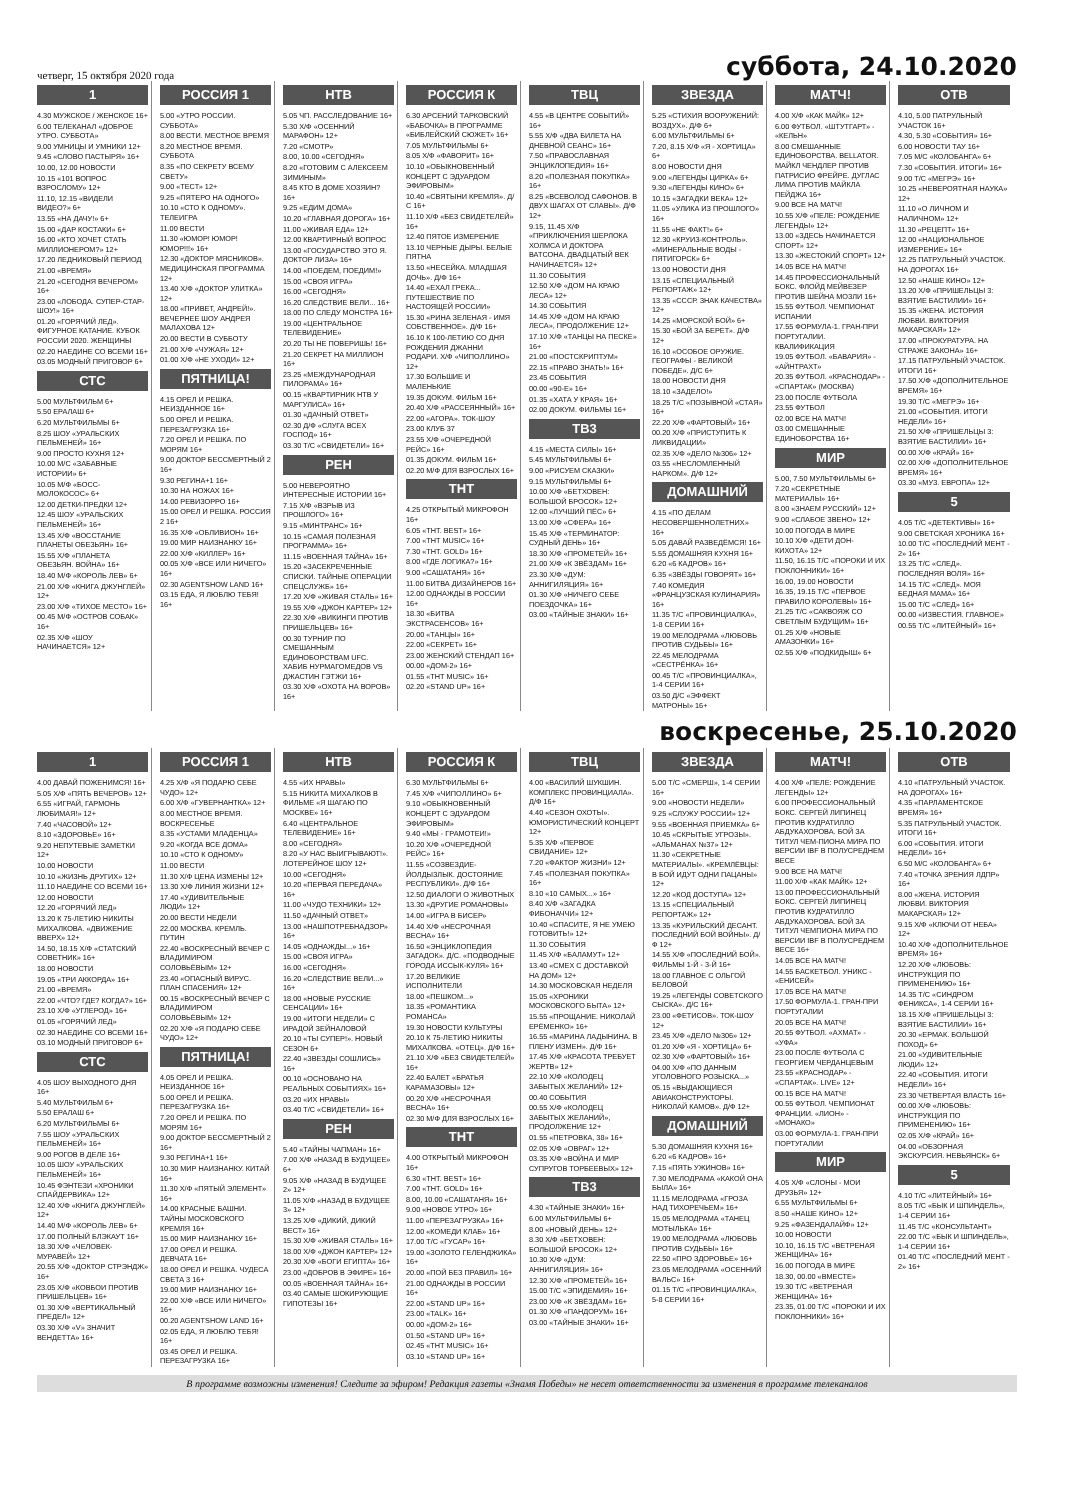четверг, 15 октября 2020 года
суббота, 24.10.2020
1
4.30 МУЖСКОЕ / ЖЕНСКОЕ 16+
6.00 ТЕЛЕКАНАЛ «ДОБРОЕ УТРО. СУББОТА»
9.00 УМНИЦЫ И УМНИКИ 12+
9.45 «СЛОВО ПАСТЫРЯ» 16+
10.00, 12.00 НОВОСТИ
10.15 «101 ВОПРОС ВЗРОСЛОМУ» 12+
11.10, 12.15 «ВИДЕЛИ ВИДЕО?» 6+
13.55 «НА ДАЧУ!» 6+
15.00 «ДАР КОСТАКИ» 6+
16.00 «КТО ХОЧЕТ СТАТЬ МИЛЛИОНЕРОМ?» 12+
17.20 ЛЕДНИКОВЫЙ ПЕРИОД
21.00 «ВРЕМЯ»
21.20 «СЕГОДНЯ ВЕЧЕРОМ» 16+
23.00 «ЛОБОДА. СУПЕР-СТАР-ШОУ!» 16+
01.20 «ГОРЯЧИЙ ЛЕД». ФИГУРНОЕ КАТАНИЕ. КУБОК РОССИИ 2020. ЖЕНЩИНЫ
02.20 НАЕДИНЕ СО ВСЕМИ 16+
03.05 МОДНЫЙ ПРИГОВОР 6+
СТС
5.00 МУЛЬТФИЛЬМ 6+
5.50 ЕРАЛАШ 6+
6.20 МУЛЬТФИЛЬМЫ 6+
8.25 ШОУ «УРАЛЬСКИХ ПЕЛЬМЕНЕЙ» 16+
9.00 ПРОСТО КУХНЯ 12+
10.00 М/С «ЗАБАВНЫЕ ИСТОРИИ» 6+
10.05 М/Ф «БОСС-МОЛОКОСОС» 6+
12.00 ДЕТКИ-ПРЕДКИ 12+
12.45 ШОУ «УРАЛЬСКИХ ПЕЛЬМЕНЕЙ» 16+
13.45 Х/Ф «ВОССТАНИЕ ПЛАНЕТЫ ОБЕЗЬЯН» 16+
15.55 Х/Ф «ПЛАНЕТА ОБЕЗЬЯН. ВОЙНА» 16+
18.40 М/Ф «КОРОЛЬ ЛЕВ» 6+
21.00 Х/Ф «КНИГА ДЖУНГЛЕЙ» 12+
23.00 Х/Ф «ТИХОЕ МЕСТО» 16+
00.45 М/Ф «ОСТРОВ СОБАК» 16+
02.35 Х/Ф «ШОУ НАЧИНАЕТСЯ» 12+
РОССИЯ 1
5.00 «УТРО РОССИИ. СУББОТА»
8.00 ВЕСТИ. МЕСТНОЕ ВРЕМЯ
8.20 МЕСТНОЕ ВРЕМЯ. СУББОТА
8.35 «ПО СЕКРЕТУ ВСЕМУ СВЕТУ»
9.00 «ТЕСТ» 12+
9.25 «ПЯТЕРО НА ОДНОГО»
10.10 «СТО К ОДНОМУ». ТЕЛЕИГРА
11.00 ВЕСТИ
11.30 «ЮМОР! ЮМОР! ЮМОР!!!» 16+
12.30 «ДОКТОР МЯСНИКОВ». МЕДИЦИНСКАЯ ПРОГРАММА 12+
13.40 Х/Ф «ДОКТОР УЛИТКА» 12+
18.00 «ПРИВЕТ, АНДРЕЙ!». ВЕЧЕРНЕЕ ШОУ АНДРЕЯ МАЛАХОВА 12+
20.00 ВЕСТИ В СУББОТУ
21.00 Х/Ф «ЧУЖАЯ» 12+
01.00 Х/Ф «НЕ УХОДИ» 12+
ПЯТНИЦА!
4.15 ОРЕЛ И РЕШКА. НЕИЗДАННОЕ 16+
5.00 ОРЕЛ И РЕШКА. ПЕРЕЗАГРУЗКА 16+
7.20 ОРЕЛ И РЕШКА. ПО МОРЯМ 16+
9.00 ДОКТОР БЕССМЕРТНЫЙ 2 16+
9.30 РЕГИНА+1 16+
10.30 НА НОЖАХ 16+
14.00 РЕВИЗОРРО 16+
15.00 ОРЕЛ И РЕШКА. РОССИЯ 2 16+
16.35 Х/Ф «ОБЛИВИОН» 16+
19.00 МИР НАИЗНАНКУ 16+
22.00 Х/Ф «КИЛЛЕР» 16+
00.05 Х/Ф «ВСЕ ИЛИ НИЧЕГО» 16+
02.30 AGENTSHOW LAND 16+
03.15 ЕДА, Я ЛЮБЛЮ ТЕБЯ! 16+
НТВ
5.05 ЧП. РАССЛЕДОВАНИЕ 16+
5.30 Х/Ф «ОСЕННИЙ МАРАФОН» 12+
7.20 «СМОТР»
8.00, 10.00 «СЕГОДНЯ»
8.20 «ГОТОВИМ С АЛЕКСЕЕМ ЗИМИНЫМ»
8.45 КТО В ДОМЕ ХОЗЯИН? 16+
9.25 «ЕДИМ ДОМА»
10.20 «ГЛАВНАЯ ДОРОГА» 16+
11.00 «ЖИВАЯ ЕДА» 12+
12.00 КВАРТИРНЫЙ ВОПРОС
13.00 «ГОСУДАРСТВО ЭТО Я. ДОКТОР ЛИЗА» 16+
14.00 «ПОЕДЕМ, ПОЕДИМ!»
15.00 «СВОЯ ИГРА»
16.00 «СЕГОДНЯ»
16.20 СЛЕДСТВИЕ ВЕЛИ... 16+
18.00 ПО СЛЕДУ МОНСТРА 16+
19.00 «ЦЕНТРАЛЬНОЕ ТЕЛЕВИДЕНИЕ»
20.20 ТЫ НЕ ПОВЕРИШЬ! 16+
21.20 СЕКРЕТ НА МИЛЛИОН 16+
23.25 «МЕЖДУНАРОДНАЯ ПИЛОРАМА» 16+
00.15 «КВАРТИРНИК НТВ У МАРГУЛИСА» 16+
01.30 «ДАЧНЫЙ ОТВЕТ»
02.30 Д/Ф «СЛУГА ВСЕХ ГОСПОД» 16+
03.30 Т/С «СВИДЕТЕЛИ» 16+
РЕН
5.00 НЕВЕРОЯТНО ИНТЕРЕСНЫЕ ИСТОРИИ 16+
7.15 Х/Ф «ВЗРЫВ ИЗ ПРОШЛОГО» 16+
9.15 «МИНТРАНС» 16+
10.15 «САМАЯ ПОЛЕЗНАЯ ПРОГРАММА» 16+
11.15 «ВОЕННАЯ ТАЙНА» 16+
15.20 «ЗАСЕКРЕЧЕННЫЕ СПИСКИ. ТАЙНЫЕ ОПЕРАЦИИ СПЕЦСЛУЖБ» 16+
17.20 Х/Ф «ЖИВАЯ СТАЛЬ» 16+
19.55 Х/Ф «ДЖОН КАРТЕР» 12+
22.30 Х/Ф «ВИКИНГИ ПРОТИВ ПРИШЕЛЬЦЕВ» 16+
00.30 ТУРНИР ПО СМЕШАННЫМ ЕДИНОБОРСТВАМ UFC. ХАБИБ НУРМАГОМЕДОВ VS ДЖАСТИН ГЭТЖИ 16+
03.30 Х/Ф «ОХОТА НА ВОРОВ» 16+
РОССИЯ К
6.30 АРСЕНИЙ ТАРКОВСКИЙ «БАБОЧКА» В ПРОГРАММЕ «БИБЛЕЙСКИЙ СЮЖЕТ» 16+
7.05 МУЛЬТФИЛЬМЫ 6+
8.05 Х/Ф «ФАВОРИТ» 16+
10.10 «ОБЫКНОВЕННЫЙ КОНЦЕРТ С ЭДУАРДОМ ЭФИРОВЫМ»
10.40 «СВЯТЫНИ КРЕМЛЯ». Д/С 16+
11.10 Х/Ф «БЕЗ СВИДЕТЕЛЕЙ» 16+
12.40 ПЯТОЕ ИЗМЕРЕНИЕ
13.10 ЧЕРНЫЕ ДЫРЫ. БЕЛЫЕ ПЯТНА
13.50 «НЕСЕЙКА. МЛАДШАЯ ДОЧЬ». Д/Ф 16+
14.40 «ЕХАЛ ГРЕКА... ПУТЕШЕСТВИЕ ПО НАСТОЯЩЕЙ РОССИИ»
15.30 «РИНА ЗЕЛЕНАЯ - ИМЯ СОБСТВЕННОЕ». Д/Ф 16+
16.10 К 100-ЛЕТИЮ СО ДНЯ РОЖДЕНИЯ ДЖАННИ РОДАРИ. Х/Ф «ЧИПОЛЛИНО» 12+
17.30 БОЛЬШИЕ И МАЛЕНЬКИЕ
19.35 ДОКУМ. ФИЛЬМ 16+
20.40 Х/Ф «РАССЕЯННЫЙ» 16+
22.00 «АГОРА». ТОК-ШОУ
23.00 КЛУБ 37
23.55 Х/Ф «ОЧЕРЕДНОЙ РЕЙС» 16+
01.35 ДОКУМ. ФИЛЬМ 16+
02.20 М/Ф ДЛЯ ВЗРОСЛЫХ 16+
ТНТ
4.25 ОТКРЫТЫЙ МИКРОФОН 16+
6.05 «ТНТ. BEST» 16+
7.00 «ТНТ MUSIC» 16+
7.30 «ТНТ. GOLD» 16+
8.00 «ГДЕ ЛОГИКА?» 16+
9.00 «САШАТАНЯ» 16+
11.00 БИТВА ДИЗАЙНЕРОВ 16+
12.00 ОДНАЖДЫ В РОССИИ 16+
18.30 «БИТВА ЭКСТРАСЕНСОВ» 16+
20.00 «ТАНЦЫ» 16+
22.00 «СЕКРЕТ» 16+
23.00 ЖЕНСКИЙ СТЕНДАП 16+
00.00 «ДОМ-2» 16+
01.55 «ТНТ MUSIC» 16+
02.20 «STAND UP» 16+
ТВЦ
4.55 «В ЦЕНТРЕ СОБЫТИЙ» 16+
5.55 Х/Ф «ДВА БИЛЕТА НА ДНЕВНОЙ СЕАНС» 16+
7.50 «ПРАВОСЛАВНАЯ ЭНЦИКЛОПЕДИЯ» 16+
8.20 «ПОЛЕЗНАЯ ПОКУПКА» 16+
8.25 «ВСЕВОЛОД САФОНОВ. В ДВУХ ШАГАХ ОТ СЛАВЫ». Д/Ф 12+
9.15, 11.45 Х/Ф «ПРИКЛЮЧЕНИЯ ШЕРЛОКА ХОЛМСА И ДОКТОРА ВАТСОНА. ДВАДЦАТЫЙ ВЕК НАЧИНАЕТСЯ» 12+
11.30 СОБЫТИЯ
12.50 Х/Ф «ДОМ НА КРАЮ ЛЕСА» 12+
14.30 СОБЫТИЯ
14.45 Х/Ф «ДОМ НА КРАЮ ЛЕСА», ПРОДОЛЖЕНИЕ 12+
17.10 Х/Ф «ТАНЦЫ НА ПЕСКЕ» 16+
21.00 «ПОСТСКРИПТУМ»
22.15 «ПРАВО ЗНАТЬ!» 16+
23.45 СОБЫТИЯ
00.00 «90-Е» 16+
01.35 «ХАТА У КРАЯ» 16+
02.00 ДОКУМ. ФИЛЬМЫ 16+
ТВ3
4.15 «МЕСТА СИЛЫ» 16+
5.45 МУЛЬТФИЛЬМЫ 6+
9.00 «РИСУЕМ СКАЗКИ»
9.15 МУЛЬТФИЛЬМЫ 6+
10.00 Х/Ф «БЕТХОВЕН: БОЛЬШОЙ БРОСОК» 12+
12.00 «ЛУЧШИЙ ПЁС» 6+
13.00 Х/Ф «СФЕРА» 16+
15.45 Х/Ф «ТЕРМИНАТОР: СУДНЫЙ ДЕНЬ» 16+
18.30 Х/Ф «ПРОМЕТЕЙ» 16+
21.00 Х/Ф «К ЗВЁЗДАМ» 16+
23.30 Х/Ф «ДУМ: АННИГИЛЯЦИЯ» 16+
01.30 Х/Ф «НИЧЕГО СЕБЕ ПОЕЗДОЧКА» 16+
03.00 «ТАЙНЫЕ ЗНАКИ» 16+
ЗВЕЗДА
5.25 «СТИХИЯ ВООРУЖЕНИЙ: ВОЗДУХ». Д/Ф 6+
6.00 МУЛЬТФИЛЬМЫ 6+
7.20, 8.15 Х/Ф «Я - ХОРТИЦА» 6+
8.00 НОВОСТИ ДНЯ
9.00 «ЛЕГЕНДЫ ЦИРКА» 6+
9.30 «ЛЕГЕНДЫ КИНО» 6+
10.15 «ЗАГАДКИ ВЕКА» 12+
11.05 «УЛИКА ИЗ ПРОШЛОГО» 16+
11.55 «НЕ ФАКТ!» 6+
12.30 «КРУИЗ-КОНТРОЛЬ». «МИНЕРАЛЬНЫЕ ВОДЫ - ПЯТИГОРСК» 6+
13.00 НОВОСТИ ДНЯ
13.15 «СПЕЦИАЛЬНЫЙ РЕПОРТАЖ» 12+
13.35 «СССР. ЗНАК КАЧЕСТВА» 12+
14.25 «МОРСКОЙ БОЙ» 6+
15.30 «БОЙ ЗА БЕРЕТ». Д/Ф 12+
16.10 «ОСОБОЕ ОРУЖИЕ. ГЕОГРАФЫ - ВЕЛИКОЙ ПОБЕДЕ». Д/С 6+
18.00 НОВОСТИ ДНЯ
18.10 «ЗАДЕЛО!»
18.25 Т/С «ПОЗЫВНОЙ «СТАЯ» 16+
22.20 Х/Ф «ФАРТОВЫЙ» 16+
00.20 Х/Ф «ПРИСТУПИТЬ К ЛИКВИДАЦИИ»
02.35 Х/Ф «ДЕЛО №306» 12+
03.55 «НЕСЛОМЛЕННЫЙ НАРКОМ». Д/Ф 12+
ДОМАШНИЙ
4.15 «ПО ДЕЛАМ НЕСОВЕРШЕННОЛЕТНИХ» 16+
5.05 ДАВАЙ РАЗВЕДЁМСЯ! 16+
5.55 ДОМАШНЯЯ КУХНЯ 16+
6.20 «6 КАДРОВ» 16+
6.35 «ЗВЁЗДЫ ГОВОРЯТ» 16+
7.40 КОМЕДИЯ «ФРАНЦУЗСКАЯ КУЛИНАРИЯ» 16+
11.35 Т/С «ПРОВИНЦИАЛКА», 1-8 СЕРИИ 16+
19.00 МЕЛОДРАМА «ЛЮБОВЬ ПРОТИВ СУДЬБЫ» 16+
22.45 МЕЛОДРАМА «СЕСТРЁНКА» 16+
00.45 Т/С «ПРОВИНЦИАЛКА», 1-4 СЕРИИ 16+
03.50 Д/С «ЭФФЕКТ МАТРОНЫ» 16+
МАТЧ!
4.00 Х/Ф «КАК МАЙК» 12+
6.00 ФУТБОЛ. «ШТУТГАРТ» - «КЕЛЬН»
8.00 СМЕШАННЫЕ ЕДИНОБОРСТВА. BELLATOR. МАЙКЛ ЧЕНДЛЕР ПРОТИВ ПАТРИСИО ФРЕЙРЕ. ДУГЛАС ЛИМА ПРОТИВ МАЙКЛА ПЕЙДЖА 16+
9.00 ВСЕ НА МАТЧ!
10.55 Х/Ф «ПЕЛЕ: РОЖДЕНИЕ ЛЕГЕНДЫ» 12+
13.00 «ЗДЕСЬ НАЧИНАЕТСЯ СПОРТ» 12+
13.30 «ЖЕСТОКИЙ СПОРТ» 12+
14.05 ВСЕ НА МАТЧ!
14.45 ПРОФЕССИОНАЛЬНЫЙ БОКС. ФЛОЙД МЕЙВЕЗЕР ПРОТИВ ШЕЙНА МОЗЛИ 16+
15.55 ФУТБОЛ. ЧЕМПИОНАТ ИСПАНИИ
17.55 ФОРМУЛА-1. ГРАН-ПРИ ПОРТУГАЛИИ. КВАЛИФИКАЦИЯ
19.05 ФУТБОЛ. «БАВАРИЯ» - «АЙНТРАХТ»
20.35 ФУТБОЛ. «КРАСНОДАР» - «СПАРТАК» (МОСКВА)
23.00 ПОСЛЕ ФУТБОЛА
23.55 ФУТБОЛ
02.00 ВСЕ НА МАТЧ!
03.00 СМЕШАННЫЕ ЕДИНОБОРСТВА 16+
МИР
5.00, 7.50 МУЛЬТФИЛЬМЫ 6+
7.20 «СЕКРЕТНЫЕ МАТЕРИАЛЫ» 16+
8.00 «ЗНАЕМ РУССКИЙ» 12+
9.00 «СЛАБОЕ ЗВЕНО» 12+
10.00 ПОГОДА В МИРЕ
10.10 Х/Ф «ДЕТИ ДОН-КИХОТА» 12+
11.50, 16.15 Т/С «ПОРОКИ И ИХ ПОКЛОННИКИ» 16+
16.00, 19.00 НОВОСТИ
16.35, 19.15 Т/С «ПЕРВОЕ ПРАВИЛО КОРОЛЕВЫ» 16+
21.25 Т/С «САКВОЯЖ СО СВЕТЛЫМ БУДУЩИМ» 16+
01.25 Х/Ф «НОВЫЕ АМАЗОНКИ» 16+
02.55 Х/Ф «ПОДКИДЫШ» 6+
ОТВ
4.10, 5.00 ПАТРУЛЬНЫЙ УЧАСТОК 16+
4.30, 5.30 «СОБЫТИЯ» 16+
6.00 НОВОСТИ ТАУ 16+
7.05 М/С «КОЛОБАНГА» 6+
7.30 «СОБЫТИЯ. ИТОГИ» 16+
9.00 Т/С «МЕГРЭ» 16+
10.25 «НЕВЕРОЯТНАЯ НАУКА» 12+
11.10 «О ЛИЧНОМ И НАЛИЧНОМ» 12+
11.30 «РЕЦЕПТ» 16+
12.00 «НАЦИОНАЛЬНОЕ ИЗМЕРЕНИЕ» 16+
12.25 ПАТРУЛЬНЫЙ УЧАСТОК. НА ДОРОГАХ 16+
12.50 «НАШЕ КИНО» 12+
13.20 Х/Ф «ПРИШЕЛЬЦЫ 3: ВЗЯТИЕ БАСТИЛИИ» 16+
15.35 «ЖЕНА. ИСТОРИЯ ЛЮБВИ. ВИКТОРИЯ МАКАРСКАЯ» 12+
17.00 «ПРОКУРАТУРА. НА СТРАЖЕ ЗАКОНА» 16+
17.15 ПАТРУЛЬНЫЙ УЧАСТОК. ИТОГИ 16+
17.50 Х/Ф «ДОПОЛНИТЕЛЬНОЕ ВРЕМЯ» 16+
19.30 Т/С «МЕГРЭ» 16+
21.00 «СОБЫТИЯ. ИТОГИ НЕДЕЛИ» 16+
21.50 Х/Ф «ПРИШЕЛЬЦЫ 3: ВЗЯТИЕ БАСТИЛИИ» 16+
00.00 Х/Ф «КРАЙ» 16+
02.00 Х/Ф «ДОПОЛНИТЕЛЬНОЕ ВРЕМЯ» 16+
03.30 «МУЗ. ЕВРОПА» 12+
5
4.05 Т/С «ДЕТЕКТИВЫ» 16+
9.00 СВЕТСКАЯ ХРОНИКА 16+
10.00 Т/С «ПОСЛЕДНИЙ МЕНТ - 2» 16+
13.25 Т/С «СЛЕД». ПОСЛЕДНЯЯ ВОЛЯ» 16+
14.15 Т/С «СЛЕД». МОЯ БЕДНАЯ МАМА» 16+
15.00 Т/С «СЛЕД» 16+
00.00 «ИЗВЕСТИЯ. ГЛАВНОЕ»
00.55 Т/С «ЛИТЕЙНЫЙ» 16+
воскресенье, 25.10.2020
1
4.00 ДАВАЙ ПОЖЕНИМСЯ! 16+
5.05 Х/Ф «ПЯТЬ ВЕЧЕРОВ» 12+
6.55 «ИГРАЙ, ГАРМОНЬ ЛЮБИМАЯ!» 12+
7.40 «ЧАСОВОЙ» 12+
8.10 «ЗДОРОВЬЕ» 16+
9.20 НЕПУТЕВЫЕ ЗАМЕТКИ 12+
10.00 НОВОСТИ
10.10 «ЖИЗНЬ ДРУГИХ» 12+
11.10 НАЕДИНЕ СО ВСЕМИ 16+
12.00 НОВОСТИ
12.20 «ГОРЯЧИЙ ЛЕД»
13.20 К 75-ЛЕТИЮ НИКИТЫ МИХАЛКОВА. «ДВИЖЕНИЕ ВВЕРХ» 12+
14.50, 18.15 Х/Ф «СТАТСКИЙ СОВЕТНИК» 16+
18.00 НОВОСТИ
19.05 «ТРИ АККОРДА» 16+
21.00 «ВРЕМЯ»
22.00 «ЧТО? ГДЕ? КОГДА?» 16+
23.10 Х/Ф «УГЛЕРОД» 16+
01.05 «ГОРЯЧИЙ ЛЕД»
02.30 НАЕДИНЕ СО ВСЕМИ 16+
03.10 МОДНЫЙ ПРИГОВОР 6+
СТС
4.05 ШОУ ВЫХОДНОГО ДНЯ 16+
5.40 МУЛЬТФИЛЬМ 6+
5.50 ЕРАЛАШ 6+
6.20 МУЛЬТФИЛЬМЫ 6+
7.55 ШОУ «УРАЛЬСКИХ ПЕЛЬМЕНЕЙ» 16+
9.00 РОГОВ В ДЕЛЕ 16+
10.05 ШОУ «УРАЛЬСКИХ ПЕЛЬМЕНЕЙ» 16+
10.45 ФЭНТЕЗИ «ХРОНИКИ СПАЙДЕРВИКА» 12+
12.40 Х/Ф «КНИГА ДЖУНГЛЕЙ» 12+
14.40 М/Ф «КОРОЛЬ ЛЕВ» 6+
17.00 ПОЛНЫЙ БЛЭКАУТ 16+
18.30 Х/Ф «ЧЕЛОВЕК-МУРАВЕЙ» 12+
20.55 Х/Ф «ДОКТОР СТРЭНДЖ» 16+
23.05 Х/Ф «КОВБОИ ПРОТИВ ПРИШЕЛЬЦЕВ» 16+
01.30 Х/Ф «ВЕРТИКАЛЬНЫЙ ПРЕДЕЛ» 12+
03.30 Х/Ф «V» ЗНАЧИТ ВЕНДЕТТА» 16+
РОССИЯ 1
4.25 Х/Ф «Я ПОДАРЮ СЕБЕ ЧУДО» 12+
6.00 Х/Ф «ГУВЕРНАНТКА» 12+
8.00 МЕСТНОЕ ВРЕМЯ. ВОСКРЕСЕНЬЕ
8.35 «УСТАМИ МЛАДЕНЦА»
9.20 «КОГДА ВСЕ ДОМА»
10.10 «СТО К ОДНОМУ»
11.00 ВЕСТИ
11.30 Х/Ф ЦЕНА ИЗМЕНЫ 12+
13.30 Х/Ф ЛИНИЯ ЖИЗНИ 12+
17.40 «УДИВИТЕЛЬНЫЕ ЛЮДИ» 12+
20.00 ВЕСТИ НЕДЕЛИ
22.00 МОСКВА. КРЕМЛЬ. ПУТИН
22.40 «ВОСКРЕСНЫЙ ВЕЧЕР С ВЛАДИМИРОМ СОЛОВЬЁВЫМ» 12+
23.40 «ОПАСНЫЙ ВИРУС. ПЛАН СПАСЕНИЯ» 12+
00.15 «ВОСКРЕСНЫЙ ВЕЧЕР С ВЛАДИМИРОМ СОЛОВЬЁВЫМ» 12+
02.20 Х/Ф «Я ПОДАРЮ СЕБЕ ЧУДО» 12+
ПЯТНИЦА!
4.05 ОРЕЛ И РЕШКА. НЕИЗДАННОЕ 16+
5.00 ОРЕЛ И РЕШКА. ПЕРЕЗАГРУЗКА 16+
7.20 ОРЕЛ И РЕШКА. ПО МОРЯМ 16+
9.00 ДОКТОР БЕССМЕРТНЫЙ 2 16+
9.30 РЕГИНА+1 16+
10.30 МИР НАИЗНАНКУ. КИТАЙ 16+
11.30 Х/Ф «ПЯТЫЙ ЭЛЕМЕНТ» 16+
14.00 КРАСНЫЕ БАШНИ. ТАЙНЫ МОСКОВСКОГО КРЕМЛЯ 16+
15.00 МИР НАИЗНАНКУ 16+
17.00 ОРЕЛ И РЕШКА. ДЕВЧАТА 16+
18.00 ОРЕЛ И РЕШКА. ЧУДЕСА СВЕТА 3 16+
19.00 МИР НАИЗНАНКУ 16+
22.00 Х/Ф «ВСЕ ИЛИ НИЧЕГО» 16+
00.20 AGENTSHOW LAND 16+
02.05 ЕДА, Я ЛЮБЛЮ ТЕБЯ! 16+
03.45 ОРЕЛ И РЕШКА. ПЕРЕЗАГРУЗКА 16+
НТВ
4.55 «ИХ НРАВЫ»
5.15 НИКИТА МИХАЛКОВ В ФИЛЬМЕ «Я ШАГАЮ ПО МОСКВЕ» 16+
6.40 «ЦЕНТРАЛЬНОЕ ТЕЛЕВИДЕНИЕ» 16+
8.00 «СЕГОДНЯ»
8.20 «У НАС ВЫИГРЫВАЮТ!». ЛОТЕРЕЙНОЕ ШОУ 12+
10.00 «СЕГОДНЯ»
10.20 «ПЕРВАЯ ПЕРЕДАЧА» 16+
11.00 «ЧУДО ТЕХНИКИ» 12+
11.50 «ДАЧНЫЙ ОТВЕТ»
13.00 «НАШПОТРЕБНАДЗОР» 16+
14.05 «ОДНАЖДЫ...» 16+
15.00 «СВОЯ ИГРА»
16.00 «СЕГОДНЯ»
16.20 «СЛЕДСТВИЕ ВЕЛИ...» 16+
18.00 «НОВЫЕ РУССКИЕ СЕНСАЦИИ» 16+
19.00 «ИТОГИ НЕДЕЛИ» С ИРАДОЙ ЗЕЙНАЛОВОЙ
20.10 «ТЫ СУПЕР!». НОВЫЙ СЕЗОН 6+
22.40 «ЗВЕЗДЫ СОШЛИСЬ» 16+
00.10 «ОСНОВАНО НА РЕАЛЬНЫХ СОБЫТИЯХ» 16+
03.20 «ИХ НРАВЫ»
03.40 Т/С «СВИДЕТЕЛИ» 16+
РЕН
5.40 «ТАЙНЫ ЧАПМАН» 16+
7.00 Х/Ф «НАЗАД В БУДУЩЕЕ» 6+
9.05 Х/Ф «НАЗАД В БУДУЩЕЕ 2» 12+
11.05 Х/Ф «НАЗАД В БУДУЩЕЕ 3» 12+
13.25 Х/Ф «ДИКИЙ, ДИКИЙ ВЕСТ» 16+
15.30 Х/Ф «ЖИВАЯ СТАЛЬ» 16+
18.00 Х/Ф «ДЖОН КАРТЕР» 12+
20.30 Х/Ф «БОГИ ЕГИПТА» 16+
23.00 «ДОБРОВ В ЭФИРЕ» 16+
00.05 «ВОЕННАЯ ТАЙНА» 16+
03.40 САМЫЕ ШОКИРУЮЩИЕ ГИПОТЕЗЫ 16+
РОССИЯ К
6.30 МУЛЬТФИЛЬМЫ 6+
7.45 Х/Ф «ЧИПОЛЛИНО» 6+
9.10 «ОБЫКНОВЕННЫЙ КОНЦЕРТ С ЭДУАРДОМ ЭФИРОВЫМ»
9.40 «МЫ - ГРАМОТЕИ!»
10.20 Х/Ф «ОЧЕРЕДНОЙ РЕЙС» 16+
11.55 «СОЗВЕЗДИЕ-ЙОЛДЫЗЛЫК. ДОСТОЯНИЕ РЕСПУБЛИКИ». Д/Ф 16+
12.50 ДИАЛОГИ О ЖИВОТНЫХ
13.30 «ДРУГИЕ РОМАНОВЫ»
14.00 «ИГРА В БИСЕР»
14.40 Х/Ф «НЕСРОЧНАЯ ВЕСНА» 16+
16.50 «ЭНЦИКЛОПЕДИЯ ЗАГАДОК». Д/С. «ПОДВОДНЫЕ ГОРОДА ИССЫК-КУЛЯ» 16+
17.20 ВЕЛИКИЕ ИСПОЛНИТЕЛИ
18.00 «ПЕШКОМ...»
18.35 «РОМАНТИКА РОМАНСА»
19.30 НОВОСТИ КУЛЬТУРЫ
20.10 К 75-ЛЕТИЮ НИКИТЫ МИХАЛКОВА. «ОТЕЦ». Д/Ф 16+
21.10 Х/Ф «БЕЗ СВИДЕТЕЛЕЙ» 16+
22.40 БАЛЕТ «БРАТЬЯ КАРАМАЗОВЫ» 12+
00.20 Х/Ф «НЕСРОЧНАЯ ВЕСНА» 16+
02.30 М/Ф ДЛЯ ВЗРОСЛЫХ 16+
ТНТ
4.00 ОТКРЫТЫЙ МИКРОФОН 16+
6.30 «ТНТ. BEST» 16+
7.00 «ТНТ. GOLD» 16+
8.00, 10.00 «САШАТАНЯ» 16+
9.00 «НОВОЕ УТРО» 16+
11.00 «ПЕРЕЗАГРУЗКА» 16+
12.00 «КОМЕДИ КЛАБ» 16+
17.00 Т/С «ГУСАР» 16+
19.00 «ЗОЛОТО ГЕЛЕНДЖИКА» 16+
20.00 «ПОЙ БЕЗ ПРАВИЛ» 16+
21.00 ОДНАЖДЫ В РОССИИ 16+
22.00 «STAND UP» 16+
23.00 «TALK» 16+
00.00 «ДОМ-2» 16+
01.50 «STAND UP» 16+
02.45 «ТНТ MUSIC» 16+
03.10 «STAND UP» 16+
ТВЦ
4.00 «ВАСИЛИЙ ШУКШИН. КОМПЛЕКС ПРОВИНЦИАЛА». Д/Ф 16+
4.40 «СЕЗОН ОХОТЫ». ЮМОРИСТИЧЕСКИЙ КОНЦЕРТ 12+
5.35 Х/Ф «ПЕРВОЕ СВИДАНИЕ» 12+
7.20 «ФАКТОР ЖИЗНИ» 12+
7.45 «ПОЛЕЗНАЯ ПОКУПКА» 16+
8.10 «10 САМЫХ...» 16+
8.40 Х/Ф «ЗАГАДКА ФИБОНАЧЧИ» 12+
10.40 «СПАСИТЕ, Я НЕ УМЕЮ ГОТОВИТЬ!» 12+
11.30 СОБЫТИЯ
11.45 Х/Ф «БАЛАМУТ» 12+
13.40 «СМЕХ С ДОСТАВКОЙ НА ДОМ» 12+
14.30 МОСКОВСКАЯ НЕДЕЛЯ
15.05 «ХРОНИКИ МОСКОВСКОГО БЫТА» 12+
15.55 «ПРОЩАНИЕ. НИКОЛАЙ ЕРЁМЕНКО» 16+
16.55 «МАРИНА ЛАДЫНИНА. В ПЛЕНУ ИЗМЕН». Д/Ф 16+
17.45 Х/Ф «КРАСОТА ТРЕБУЕТ ЖЕРТВ» 12+
22.10 Х/Ф «КОЛОДЕЦ ЗАБЫТЫХ ЖЕЛАНИЙ» 12+
00.40 СОБЫТИЯ
00.55 Х/Ф «КОЛОДЕЦ ЗАБЫТЫХ ЖЕЛАНИЙ», ПРОДОЛЖЕНИЕ 12+
01.55 «ПЕТРОВКА, 38» 16+
02.05 Х/Ф «ОВРАГ» 12+
03.35 Х/Ф «ВОЙНА И МИР СУПРУГОВ ТОРБЕЕВЫХ» 12+
ТВ3
4.30 «ТАЙНЫЕ ЗНАКИ» 16+
6.00 МУЛЬТФИЛЬМЫ 6+
8.00 «НОВЫЙ ДЕНЬ» 12+
8.30 Х/Ф «БЕТХОВЕН: БОЛЬШОЙ БРОСОК» 12+
10.30 Х/Ф «ДУМ: АННИГИЛЯЦИЯ» 16+
12.30 Х/Ф «ПРОМЕТЕЙ» 16+
15.00 Т/С «ЭПИДЕМИЯ» 16+
23.00 Х/Ф «К ЗВЁЗДАМ» 16+
01.30 Х/Ф «ПАНДОРУМ» 16+
03.00 «ТАЙНЫЕ ЗНАКИ» 16+
ЗВЕЗДА
5.00 Т/С «СМЕРШ», 1-4 СЕРИИ 16+
9.00 «НОВОСТИ НЕДЕЛИ»
9.25 «СЛУЖУ РОССИИ» 12+
9.55 «ВОЕННАЯ ПРИЕМКА» 6+
10.45 «СКРЫТЫЕ УГРОЗЫ». «АЛЬМАНАХ №37» 12+
11.30 «СЕКРЕТНЫЕ МАТЕРИАЛЫ». «КРЕМЛЁВЦЫ: В БОЙ ИДУТ ОДНИ ПАЦАНЫ» 12+
12.20 «КОД ДОСТУПА» 12+
13.15 «СПЕЦИАЛЬНЫЙ РЕПОРТАЖ» 12+
13.35 «КУРИЛЬСКИЙ ДЕСАНТ. ПОСЛЕДНИЙ БОЙ ВОЙНЫ». Д/Ф 12+
14.55 Х/Ф «ПОСЛЕДНИЙ БОЙ». ФИЛЬМЫ 1-Й - 3-Й 16+
18.00 ГЛАВНОЕ С ОЛЬГОЙ БЕЛОВОЙ
19.25 «ЛЕГЕНДЫ СОВЕТСКОГО СЫСКА». Д/С 16+
23.00 «ФЕТИСОВ». ТОК-ШОУ 12+
23.45 Х/Ф «ДЕЛО №306» 12+
01.20 Х/Ф «Я - ХОРТИЦА» 6+
02.30 Х/Ф «ФАРТОВЫЙ» 16+
04.00 Х/Ф «ПО ДАННЫМ УГОЛОВНОГО РОЗЫСКА...»
05.15 «ВЫДАЮЩИЕСЯ АВИАКОНСТРУКТОРЫ. НИКОЛАЙ КАМОВ». Д/Ф 12+
ДОМАШНИЙ
5.30 ДОМАШНЯЯ КУХНЯ 16+
6.20 «6 КАДРОВ» 16+
7.15 «ПЯТЬ УЖИНОВ» 16+
7.30 МЕЛОДРАМА «КАКОЙ ОНА БЫЛА» 16+
11.15 МЕЛОДРАМА «ГРОЗА НАД ТИХОРЕЧЬЕМ» 16+
15.05 МЕЛОДРАМА «ТАНЕЦ МОТЫЛЬКА» 16+
19.00 МЕЛОДРАМА «ЛЮБОВЬ ПРОТИВ СУДЬБЫ» 16+
22.50 «ПРО ЗДОРОВЬЕ» 16+
23.05 МЕЛОДРАМА «ОСЕННИЙ ВАЛЬС» 16+
01.15 Т/С «ПРОВИНЦИАЛКА», 5-8 СЕРИИ 16+
МАТЧ!
4.00 Х/Ф «ПЕЛЕ: РОЖДЕНИЕ ЛЕГЕНДЫ» 12+
6.00 ПРОФЕССИОНАЛЬНЫЙ БОКС. СЕРГЕЙ ЛИПИНЕЦ ПРОТИВ КУДРАТИЛЛО АБДУКАХОРОВА. БОЙ ЗА ТИТУЛ ЧЕМ-ПИОНА МИРА ПО ВЕРСИИ IBF В ПОЛУСРЕДНЕМ ВЕСЕ
9.00 ВСЕ НА МАТЧ!
11.00 Х/Ф «КАК МАЙК» 12+
13.00 ПРОФЕССИОНАЛЬНЫЙ БОКС. СЕРГЕЙ ЛИПИНЕЦ ПРОТИВ КУДРАТИЛЛО АБДУКАХОРОВА. БОЙ ЗА ТИТУЛ ЧЕМПИОНА МИРА ПО ВЕРСИИ IBF В ПОЛУСРЕДНЕМ ВЕСЕ 16+
14.05 ВСЕ НА МАТЧ!
14.55 БАСКЕТБОЛ. УНИКС - «ЕНИСЕЙ»
17.05 ВСЕ НА МАТЧ!
17.50 ФОРМУЛА-1. ГРАН-ПРИ ПОРТУГАЛИИ
20.05 ВСЕ НА МАТЧ!
20.55 ФУТБОЛ. «АХМАТ» - «УФА»
23.00 ПОСЛЕ ФУТБОЛА С ГЕОРГИЕМ ЧЕРДАНЦЕВЫМ
23.55 «КРАСНОДАР» - «СПАРТАК». LIVE» 12+
00.15 ВСЕ НА МАТЧ!
00.55 ФУТБОЛ. ЧЕМПИОНАТ ФРАНЦИИ. «ЛИОН» - «МОНАКО»
03.00 ФОРМУЛА-1. ГРАН-ПРИ ПОРТУГАЛИИ
МИР
4.05 Х/Ф «СЛОНЫ - МОИ ДРУЗЬЯ» 12+
6.55 МУЛЬТФИЛЬМЫ 6+
8.50 «НАШЕ КИНО» 12+
9.25 «ФАЗЕНДАЛАЙФ» 12+
10.00 НОВОСТИ
10.10, 16.15 Т/С «ВЕТРЕНАЯ ЖЕНЩИНА» 16+
16.00 ПОГОДА В МИРЕ
18.30, 00.00 «ВМЕСТЕ»
19.30 Т/С «ВЕТРЕНАЯ ЖЕНЩИНА» 16+
23.35, 01.00 Т/С «ПОРОКИ И ИХ ПОКЛОННИКИ» 16+
ОТВ
4.10 «ПАТРУЛЬНЫЙ УЧАСТОК. НА ДОРОГАХ» 16+
4.35 «ПАРЛАМЕНТСКОЕ ВРЕМЯ» 16+
5.35 ПАТРУЛЬНЫЙ УЧАСТОК. ИТОГИ 16+
6.00 «СОБЫТИЯ. ИТОГИ НЕДЕЛИ» 16+
6.50 М/С «КОЛОБАНГА» 6+
7.40 «ТОЧКА ЗРЕНИЯ ЛДПР» 16+
8.00 «ЖЕНА. ИСТОРИЯ ЛЮБВИ. ВИКТОРИЯ МАКАРСКАЯ» 12+
9.15 Х/Ф «КЛЮЧИ ОТ НЕБА» 12+
10.40 Х/Ф «ДОПОЛНИТЕЛЬНОЕ ВРЕМЯ» 16+
12.20 Х/Ф «ЛЮБОВЬ: ИНСТРУКЦИЯ ПО ПРИМЕНЕНИЮ» 16+
14.35 Т/С «СИНДРОМ ФЕНИКСА», 1-4 СЕРИИ 16+
18.15 Х/Ф «ПРИШЕЛЬЦЫ 3: ВЗЯТИЕ БАСТИЛИИ» 16+
20.30 «ЕРМАК. БОЛЬШОЙ ПОХОД» 6+
21.00 «УДИВИТЕЛЬНЫЕ ЛЮДИ» 12+
22.40 «СОБЫТИЯ. ИТОГИ НЕДЕЛИ» 16+
23.30 ЧЕТВЕРТАЯ ВЛАСТЬ 16+
00.00 Х/Ф «ЛЮБОВЬ: ИНСТРУКЦИЯ ПО ПРИМЕНЕНИЮ» 16+
02.05 Х/Ф «КРАЙ» 16+
04.00 «ОБЗОРНАЯ ЭКСКУРСИЯ. НЕВЬЯНСК» 6+
5
4.10 Т/С «ЛИТЕЙНЫЙ» 16+
8.05 Т/С «БЫК И ШПИНДЕЛЬ», 1-4 СЕРИИ 16+
11.45 Т/С «КОНСУЛЬТАНТ»
22.00 Т/С «БЫК И ШПИНДЕЛЬ», 1-4 СЕРИИ 16+
01.40 Т/С «ПОСЛЕДНИЙ МЕНТ - 2» 16+
В программе возможны изменения! Следите за эфиром! Редакция газеты «Знамя Победы» не несет ответственности за изменения в программе телеканалов